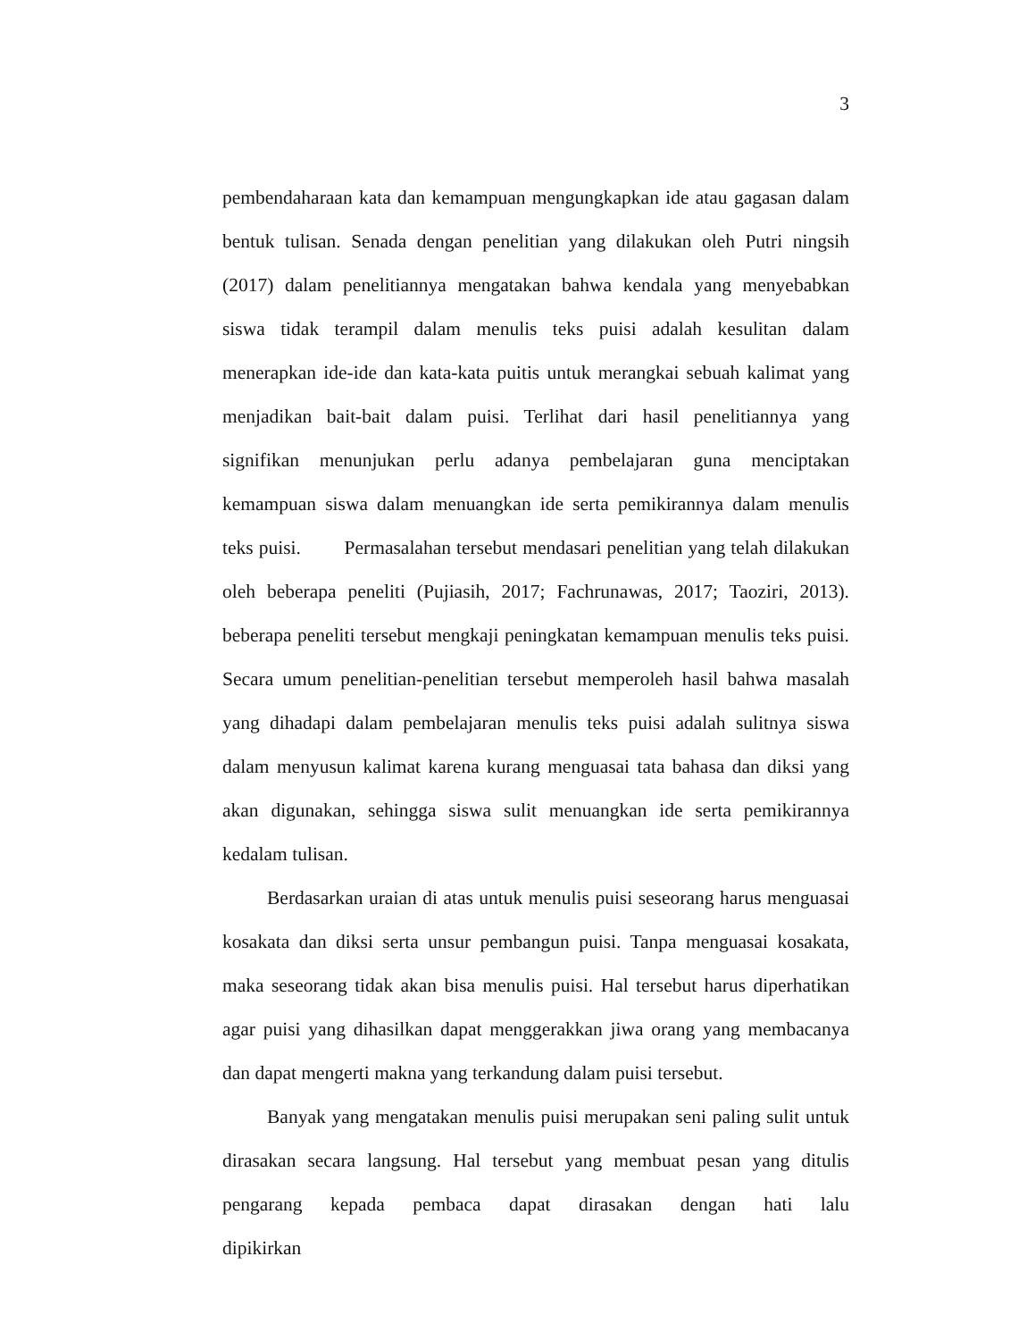3
pembendaharaan kata dan kemampuan mengungkapkan ide atau gagasan dalam bentuk tulisan. Senada dengan penelitian yang dilakukan oleh Putri ningsih (2017) dalam penelitiannya mengatakan bahwa kendala yang menyebabkan siswa tidak terampil dalam menulis teks puisi adalah kesulitan dalam menerapkan ide-ide dan kata-kata puitis untuk merangkai sebuah kalimat yang menjadikan bait-bait dalam puisi. Terlihat dari hasil penelitiannya yang signifikan menunjukan perlu adanya pembelajaran guna menciptakan kemampuan siswa dalam menuangkan ide serta pemikirannya dalam menulis teks puisi. Permasalahan tersebut mendasari penelitian yang telah dilakukan oleh beberapa peneliti (Pujiasih, 2017; Fachrunawas, 2017; Taoziri, 2013). beberapa peneliti tersebut mengkaji peningkatan kemampuan menulis teks puisi. Secara umum penelitian-penelitian tersebut memperoleh hasil bahwa masalah yang dihadapi dalam pembelajaran menulis teks puisi adalah sulitnya siswa dalam menyusun kalimat karena kurang menguasai tata bahasa dan diksi yang akan digunakan, sehingga siswa sulit menuangkan ide serta pemikirannya kedalam tulisan.
Berdasarkan uraian di atas untuk menulis puisi seseorang harus menguasai kosakata dan diksi serta unsur pembangun puisi. Tanpa menguasai kosakata, maka seseorang tidak akan bisa menulis puisi. Hal tersebut harus diperhatikan agar puisi yang dihasilkan dapat menggerakkan jiwa orang yang membacanya dan dapat mengerti makna yang terkandung dalam puisi tersebut.
Banyak yang mengatakan menulis puisi merupakan seni paling sulit untuk dirasakan secara langsung. Hal tersebut yang membuat pesan yang ditulis pengarang kepada pembaca dapat dirasakan dengan hati lalu dipikirkan